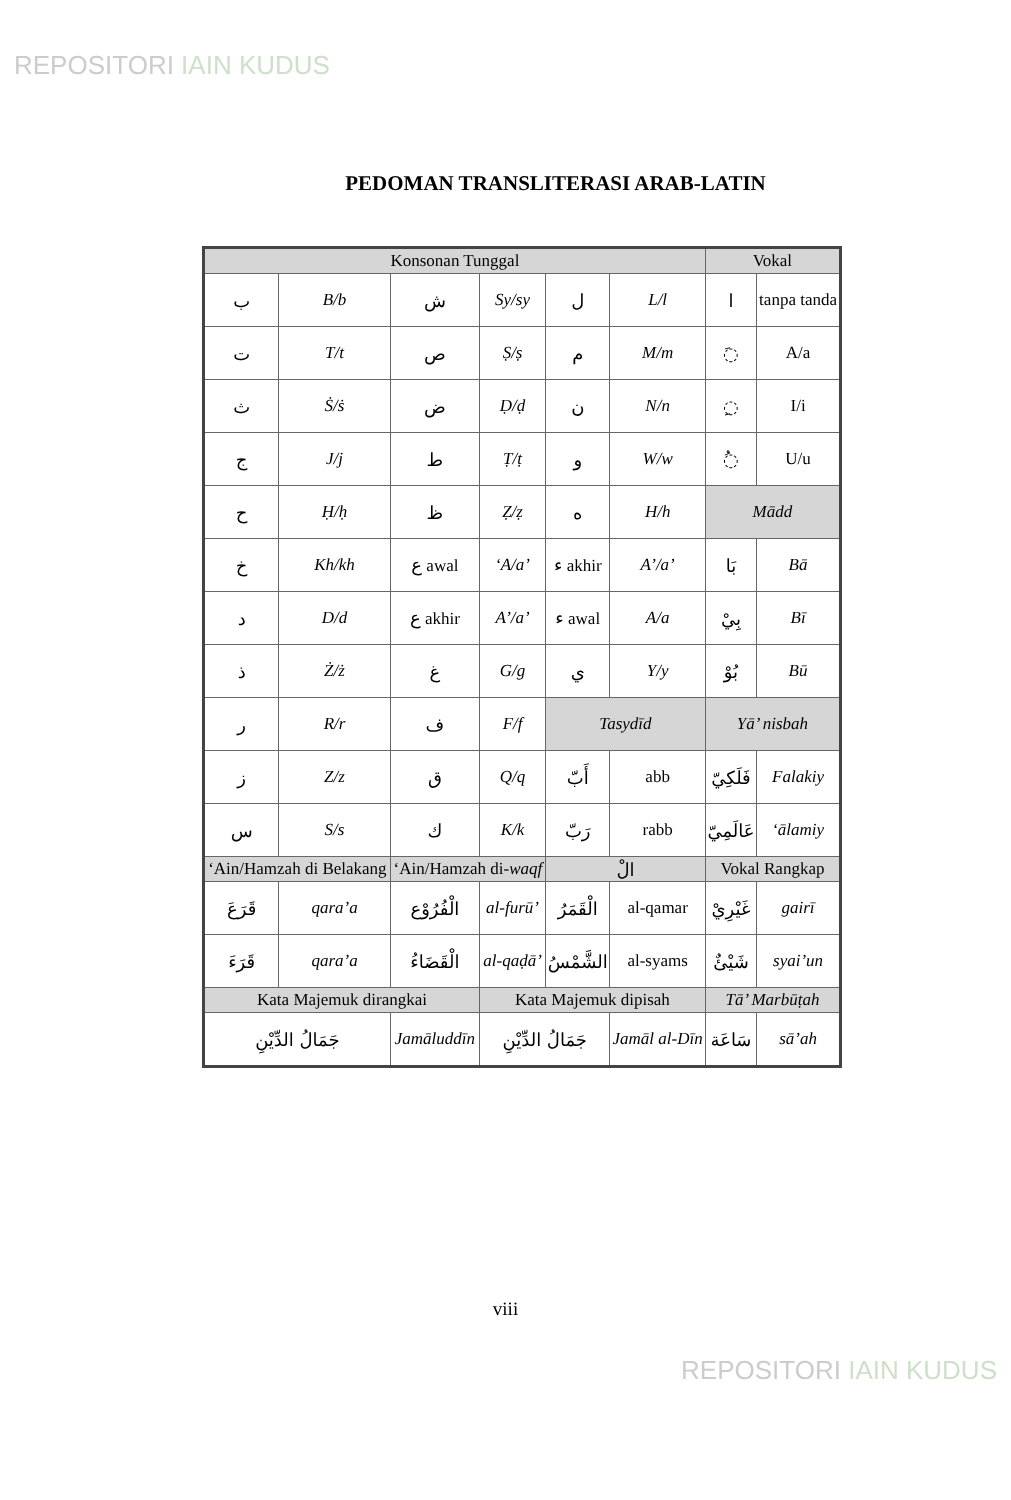REPOSITORI IAIN KUDUS
PEDOMAN TRANSLITERASI ARAB-LATIN
| Konsonan Tunggal | | | | | | Vokal | |
| ب | B/b | ش | Sy/sy | ل | L/l | ا | tanpa tanda |
| ت | T/t | ص | Ṣ/ṣ | م | M/m | ◌َ | A/a |
| ث | Ṡ/ṡ | ض | Ḍ/ḍ | ن | N/n | ◌ِ | I/i |
| ج | J/j | ط | Ṭ/ṭ | و | W/w | ◌ُ | U/u |
| ح | Ḥ/ḥ | ظ | Ẓ/ẓ | ه | H/h | Mādd | |
| خ | Kh/kh | ع awal | ‘A/a’ | ء akhir | A’/a’ | بَا | Bā |
| د | D/d | ع akhir | A’/a’ | ء awal | A/a | بِيْ | Bī |
| ذ | Ż/ż | غ | G/g | ي | Y/y | بُوْ | Bū |
| ر | R/r | ف | F/f | Tasydīd | | Yā’ nisbah | |
| ز | Z/z | ق | Q/q | أَبّ | abb | فَلَكِيّ | Falakiy |
| س | S/s | ك | K/k | رَبّ | rabb | عَالَمِيّ | ‘ālamiy |
| ‘Ain/Hamzah di Belakang | | ‘Ain/Hamzah di- waqf | | الْ | | Vokal Rangkap | |
| قَرَعَ | qara’a | الْفُرُوْع | al-furū’ | الْقَمَرُ | al-qamar | غَيْرِيْ | gairī |
| قَرَءَ | qara’a | الْقَضَاءُ | al-qaḍā’ | الشَّمْسُ | al-syams | شَيْئٌ | syai’un |
| Kata Majemuk dirangkai | | | Kata Majemuk dipisah | | | Tā’ Marbūṭah | |
| جَمَالُ الدِّيْنِ | | Jamāluddīn | جَمَالُ الدِّيْنِ | | Jamāl al-Dīn | سَاعَة | sā’ah |
viii
REPOSITORI IAIN KUDUS